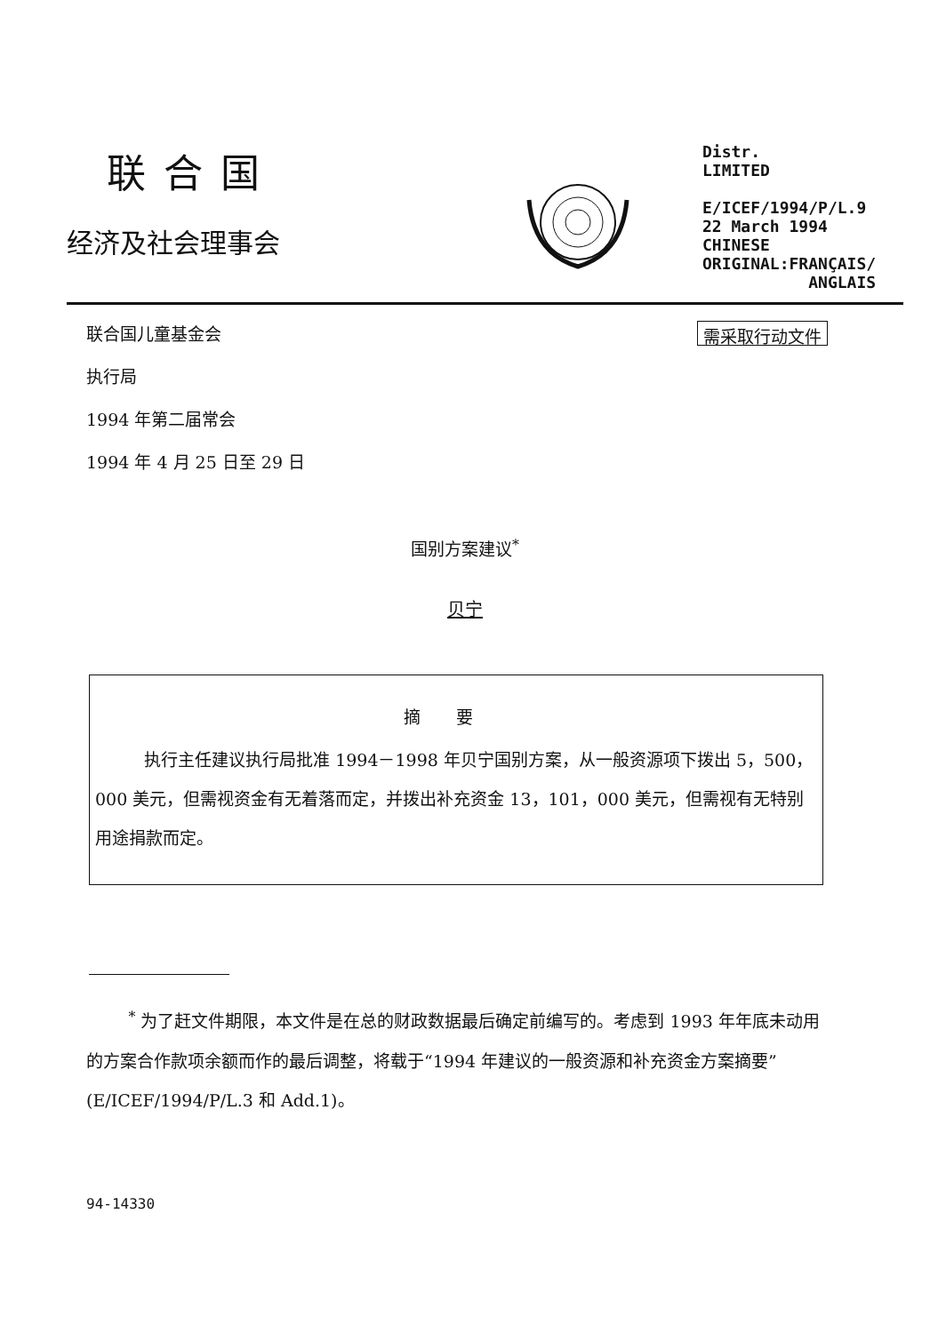联合国
经济及社会理事会
Distr.
LIMITED
E/ICEF/1994/P/L.9
22 March 1994
CHINESE
ORIGINAL:FRANÇAIS/
ANGLAIS
联合国儿童基金会
执行局
1994 年第二届常会
1994 年 4 月 25 日至 29 日
需采取行动文件
国别方案建议<sup>*</sup>
贝宁
摘要
执行主任建议执行局批准 1994－1998 年贝宁国别方案，从一般资源项下拨出 5，500，000 美元，但需视资金有无着落而定，并拨出补充资金 13，101，000 美元，但需视有无特别用途捐款而定。
<sup>*</sup> 为了赶文件期限，本文件是在总的财政数据最后确定前编写的。考虑到 1993 年年底未动用的方案合作款项余额而作的最后调整，将载于“1994 年建议的一般资源和补充资金方案摘要”(E/ICEF/1994/P/L.3 和 Add.1)。
94-14330